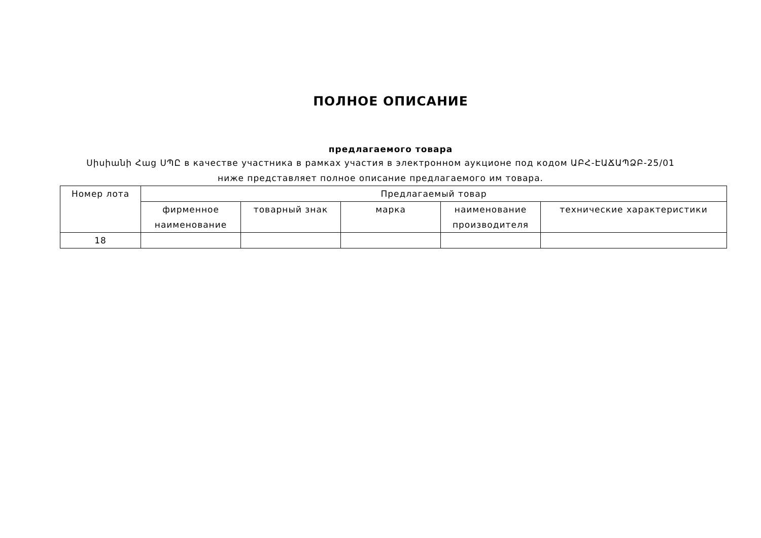ПОЛНОЕ ОПИСАНИЕ
предлагаемого товара
Սիսիանի Հաց ՍՊԸ в качестве участника в рамках участия в электронном аукционе под кодом ԱԲՀ-ԷԱՃԱՊՁԲ-25/01 ниже представляет полное описание предлагаемого им товара.
| Номер лота | Предлагаемый товар | | | | |
| --- | --- | --- | --- | --- | --- |
| | фирменное наименование | товарный знак | марка | наименование производителя | технические характеристики |
| 18 | | | | | |